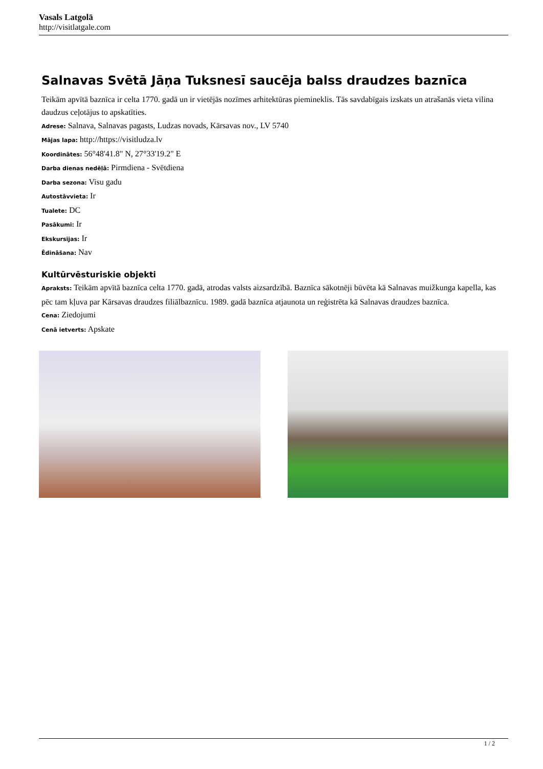Vasals Latgolā
http://visitlatgale.com
Salnavas Svētā Jāņa Tuksnesī saucēja balss draudzes baznīca
Teikām apvītā baznīca ir celta 1770. gadā un ir vietējās nozīmes arhitektūras piemineklis. Tās savdabīgais izskats un atrašanās vieta vilina daudzus ceļotājus to apskatīties.
Adrese: Salnava, Salnavas pagasts, Ludzas novads, Kārsavas nov., LV 5740
Mājas lapa: http://https://visitludza.lv
Koordinātes: 56°48'41.8" N, 27°33'19.2" E
Darba dienas nedēļā: Pirmdiena - Svētdiena
Darba sezona: Visu gadu
Autostāvvieta: Ir
Tualete: DC
Pasākumi: Ir
Ekskursijas: Ir
Ēdināšana: Nav
Kultūrvēsturiskie objekti
Apraksts: Teikām apvītā baznīca celta 1770. gadā, atrodas valsts aizsardzībā. Baznīca sākotnēji būvēta kā Salnavas muižkunga kapella, kas pēc tam kļuva par Kārsavas draudzes filiālbaznīcu. 1989. gadā baznīca atjaunota un reģistrēta kā Salnavas draudzes baznīca.
Cena: Ziedojumi
Cenā ietverts: Apskate
1 / 2